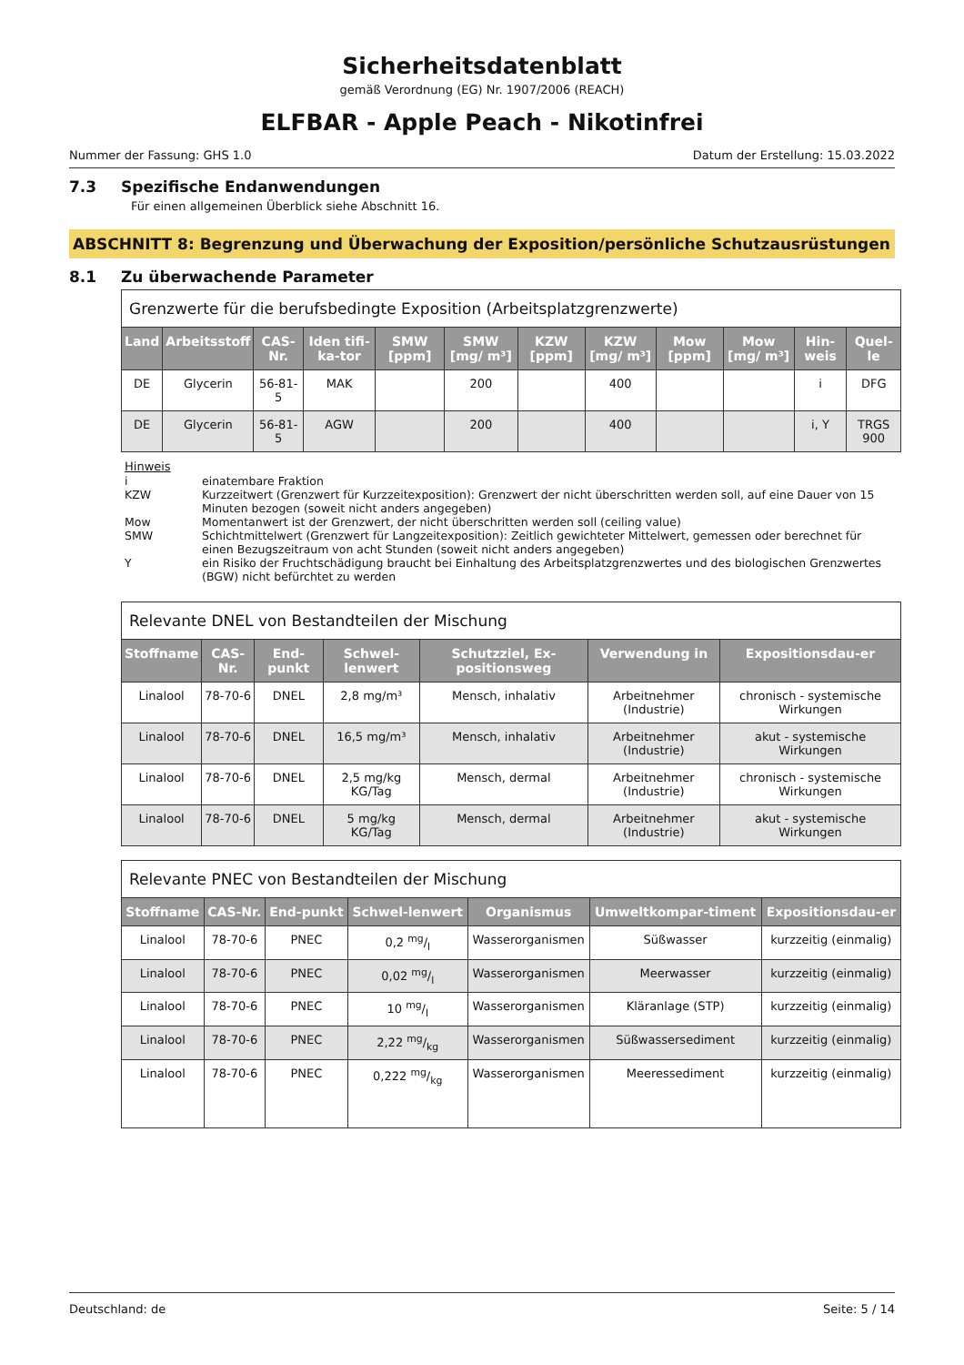Sicherheitsdatenblatt
gemäß Verordnung (EG) Nr. 1907/2006 (REACH)
ELFBAR - Apple Peach - Nikotinfrei
Nummer der Fassung: GHS 1.0 Datum der Erstellung: 15.03.2022
7.3 Spezifische Endanwendungen
Für einen allgemeinen Überblick siehe Abschnitt 16.
ABSCHNITT 8: Begrenzung und Überwachung der Exposition/persönliche Schutzausrüstungen
8.1 Zu überwachende Parameter
| Grenzwerte für die berufsbedingte Exposition (Arbeitsplatzgrenzwerte) | | | | | | | | | | | |
| --- | --- | --- | --- | --- | --- | --- | --- | --- | --- | --- | --- |
| Land | Arbeitsstoff | CAS-Nr. | Iden tifi-ka-tor | SMW [ppm] | SMW [mg/ m³] | KZW [ppm] | KZW [mg/ m³] | Mow [ppm] | Mow [mg/ m³] | Hin-weis | Quel-le |
| DE | Glycerin | 56-81-5 | MAK | | 200 | | 400 | | | i | DFG |
| DE | Glycerin | 56-81-5 | AGW | | 200 | | 400 | | | i, Y | TRGS 900 |
Hinweis
i einatembare Fraktion
KZW Kurzzeitwert (Grenzwert für Kurzzeitexposition): Grenzwert der nicht überschritten werden soll, auf eine Dauer von 15 Minuten bezogen (soweit nicht anders angegeben)
Mow Momentanwert ist der Grenzwert, der nicht überschritten werden soll (ceiling value)
SMW Schichtmittelwert (Grenzwert für Langzeitexposition): Zeitlich gewichteter Mittelwert, gemessen oder berechnet für einen Bezugszeitraum von acht Stunden (soweit nicht anders angegeben)
Yein Risiko der Fruchtschädigung braucht bei Einhaltung des Arbeitsplatzgrenzwertes und des biologischen Grenzwertes (BGW) nicht befürchtet zu werden
| Relevante DNEL von Bestandteilen der Mischung | | | | | | |
| --- | --- | --- | --- | --- | --- | --- |
| Stoffname | CAS-Nr. | End-punkt | Schwel-lenwert | Schutzziel, Ex-positionsweg | Verwendung in | Expositionsdau-er |
| Linalool | 78-70-6 | DNEL | 2,8 mg/m³ | Mensch, inhalativ | Arbeitnehmer (Industrie) | chronisch - systemische Wirkungen |
| Linalool | 78-70-6 | DNEL | 16,5 mg/m³ | Mensch, inhalativ | Arbeitnehmer (Industrie) | akut - systemische Wirkungen |
| Linalool | 78-70-6 | DNEL | 2,5 mg/kg KG/Tag | Mensch, dermal | Arbeitnehmer (Industrie) | chronisch - systemische Wirkungen |
| Linalool | 78-70-6 | DNEL | 5 mg/kg KG/Tag | Mensch, dermal | Arbeitnehmer (Industrie) | akut - systemische Wirkungen |
| Relevante PNEC von Bestandteilen der Mischung | | | | | | |
| --- | --- | --- | --- | --- | --- | --- |
| Stoffname | CAS-Nr. | End-punkt | Schwel-lenwert | Organismus | Umweltkompar-timent | Expositionsdau-er |
| Linalool | 78-70-6 | PNEC | 0,2 mg/l | Wasserorganismen | Süßwasser | kurzzeitig (einmalig) |
| Linalool | 78-70-6 | PNEC | 0,02 mg/l | Wasserorganismen | Meerwasser | kurzzeitig (einmalig) |
| Linalool | 78-70-6 | PNEC | 10 mg/l | Wasserorganismen | Kläranlage (STP) | kurzzeitig (einmalig) |
| Linalool | 78-70-6 | PNEC | 2,22 mg/kg | Wasserorganismen | Süßwassersediment | kurzzeitig (einmalig) |
| Linalool | 78-70-6 | PNEC | 0,222 mg/kg | Wasserorganismen | Meeressediment | kurzzeitig (einmalig) |
Deutschland: de Seite: 5 / 14